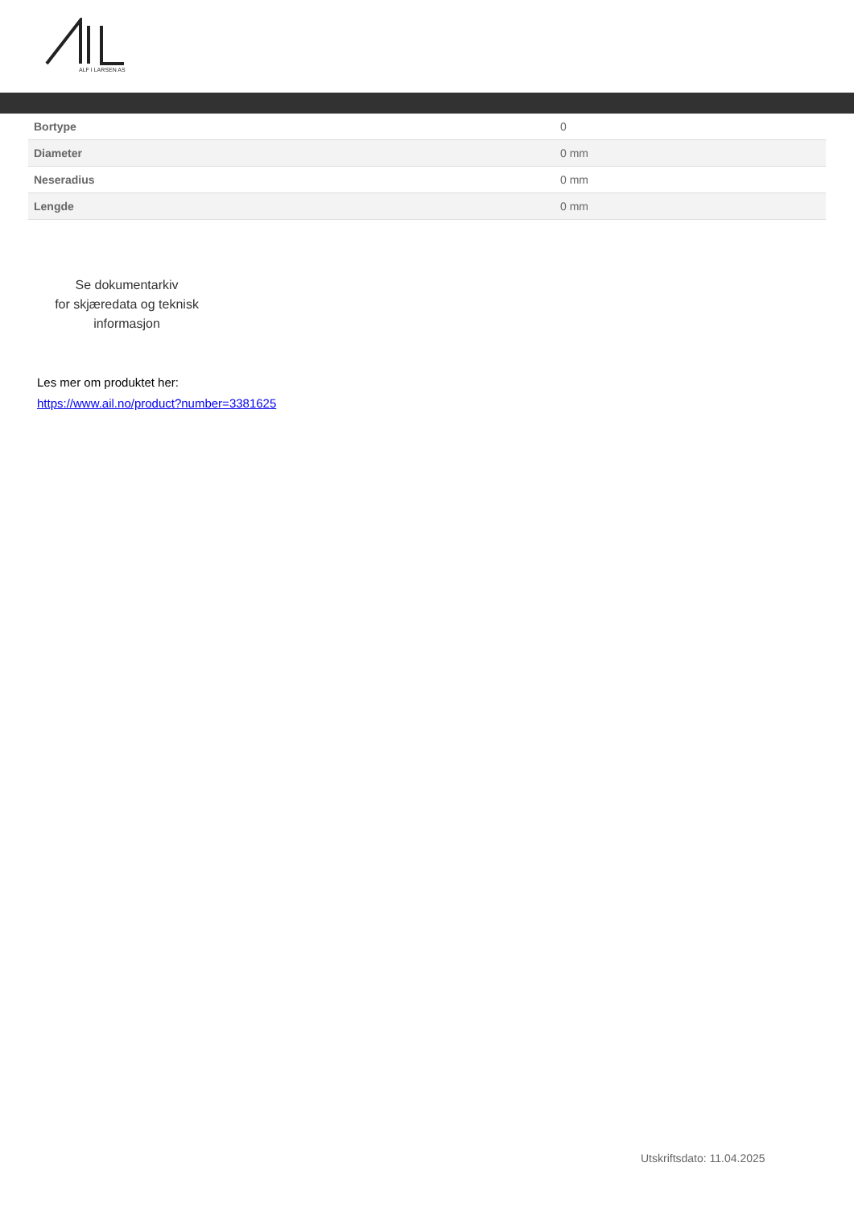ALF I LARSEN AS
| Bortype | 0 |
| Diameter | 0 mm |
| Neseradius | 0 mm |
| Lengde | 0 mm |
Se dokumentarkiv
for skjæredata og teknisk
informasjon
Les mer om produktet her:
https://www.ail.no/product?number=3381625
Utskriftsdato: 11.04.2025